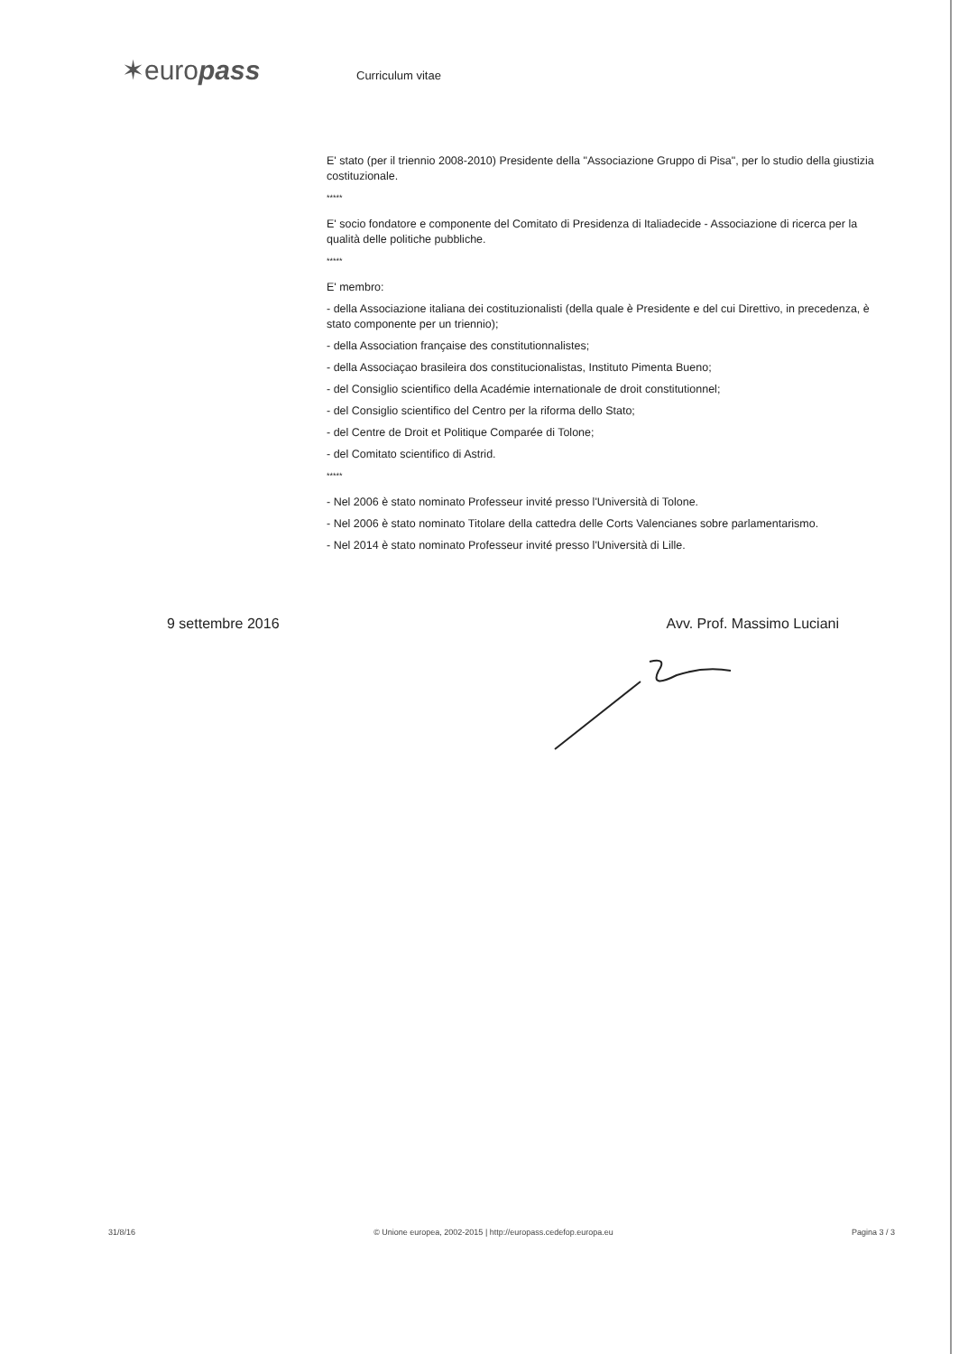✶europass
Curriculum vitae
E' stato (per il triennio 2008-2010) Presidente della "Associazione Gruppo di Pisa", per lo studio della giustizia costituzionale.
*****
E' socio fondatore e componente del Comitato di Presidenza di Italiadecide - Associazione di ricerca per la qualità delle politiche pubbliche.
*****
E' membro:
- della Associazione italiana dei costituzionalisti (della quale è Presidente e del cui Direttivo, in precedenza, è stato componente per un triennio);
- della Association française des constitutionnalistes;
- della Associaçao brasileira dos constitucionalistas, Instituto Pimenta Bueno;
- del Consiglio scientifico della Académie internationale de droit constitutionnel;
- del Consiglio scientifico del Centro per la riforma dello Stato;
- del Centre de Droit et Politique Comparée di Tolone;
- del Comitato scientifico di Astrid.
*****
- Nel 2006 è stato nominato Professeur invité presso l'Università di Tolone.
- Nel 2006 è stato nominato Titolare della cattedra delle Corts Valencianes sobre parlamentarismo.
- Nel 2014 è stato nominato Professeur invité presso l'Università di Lille.
9 settembre 2016 Avv. Prof. Massimo Luciani
31/8/16 © Unione europea, 2002-2015 | http://europass.cedefop.europa.eu Pagina 3 / 3